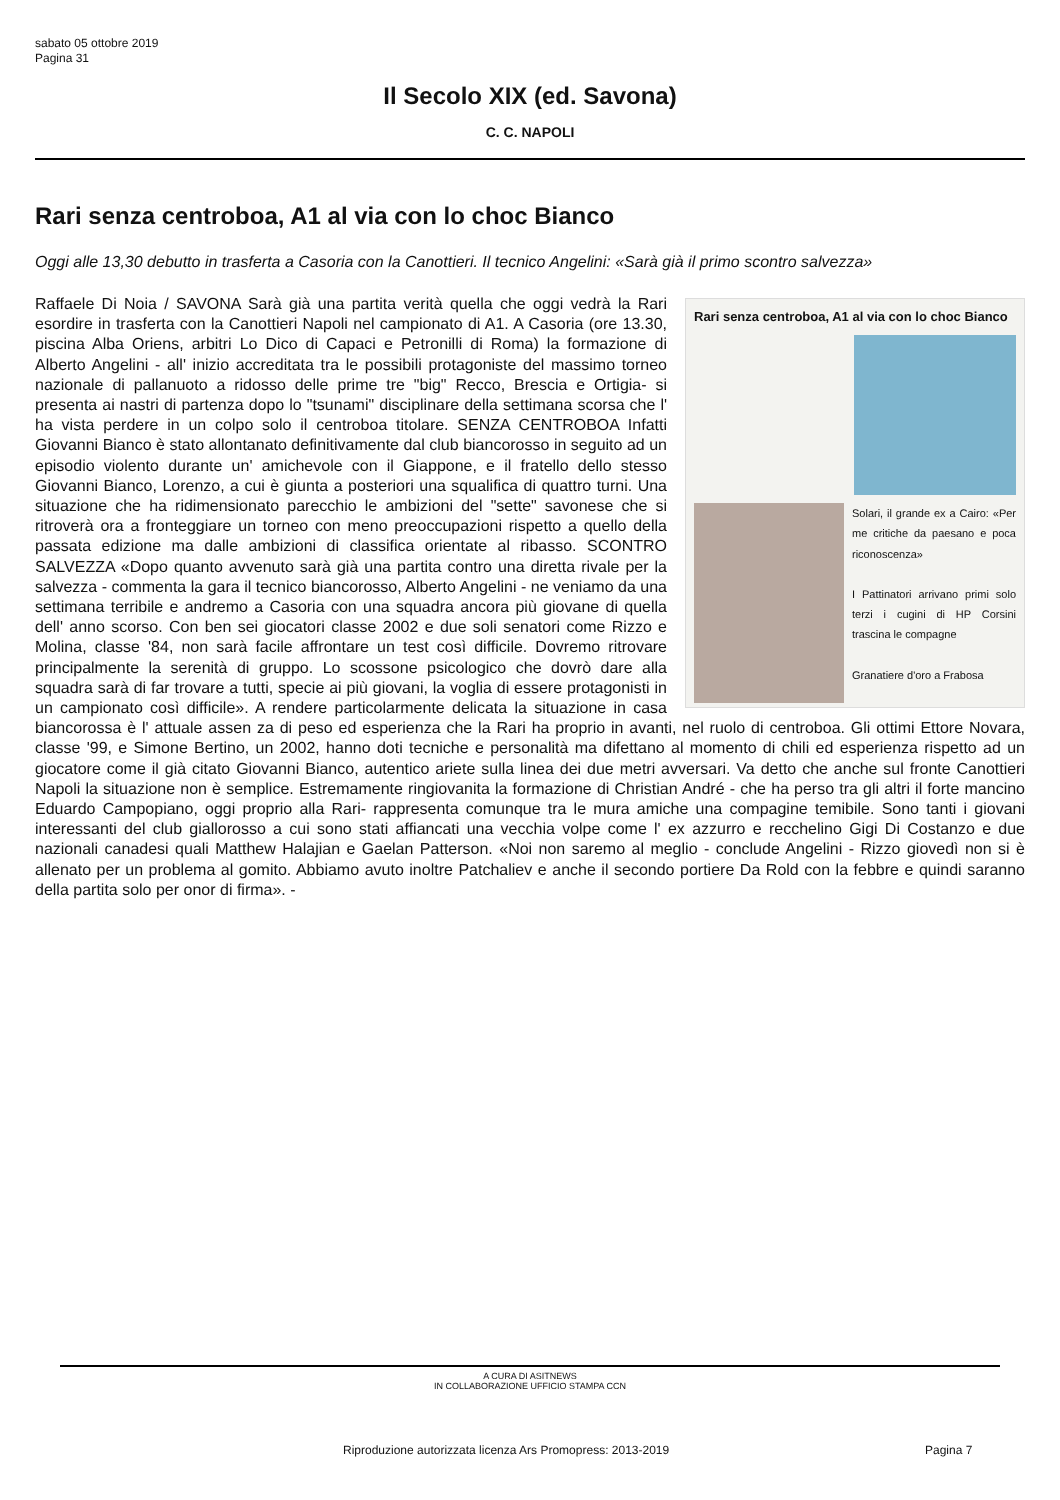sabato 05 ottobre 2019
Pagina 31
Il Secolo XIX (ed. Savona)
C. C. NAPOLI
Rari senza centroboa, A1 al via con lo choc Bianco
Oggi alle 13,30 debutto in trasferta a Casoria con la Canottieri. Il tecnico Angelini: «Sarà già il primo scontro salvezza»
Rari senza centroboa, A1 al via con lo choc Bianco
Solari, il grande ex a Cairo: «Per me critiche da paesano e poca riconoscenza»
I Pattinatori arrivano primi solo terzi i cugini di HP Corsini trascina le compagne
Granatiere d'oro a Frabosa
Raffaele Di Noia / SAVONA Sarà già una partita verità quella che oggi vedrà la Rari esordire in trasferta con la Canottieri Napoli nel campionato di A1. A Casoria (ore 13.30, piscina Alba Oriens, arbitri Lo Dico di Capaci e Petronilli di Roma) la formazione di Alberto Angelini - all' inizio accreditata tra le possibili protagoniste del massimo torneo nazionale di pallanuoto a ridosso delle prime tre "big" Recco, Brescia e Ortigia- si presenta ai nastri di partenza dopo lo "tsunami" disciplinare della settimana scorsa che l' ha vista perdere in un colpo solo il centroboa titolare. SENZA CENTROBOA Infatti Giovanni Bianco è stato allontanato definitivamente dal club biancorosso in seguito ad un episodio violento durante un' amichevole con il Giappone, e il fratello dello stesso Giovanni Bianco, Lorenzo, a cui è giunta a posteriori una squalifica di quattro turni. Una situazione che ha ridimensionato parecchio le ambizioni del "sette" savonese che si ritroverà ora a fronteggiare un torneo con meno preoccupazioni rispetto a quello della passata edizione ma dalle ambizioni di classifica orientate al ribasso. SCONTRO SALVEZZA «Dopo quanto avvenuto sarà già una partita contro una diretta rivale per la salvezza - commenta la gara il tecnico biancorosso, Alberto Angelini - ne veniamo da una settimana terribile e andremo a Casoria con una squadra ancora più giovane di quella dell' anno scorso. Con ben sei giocatori classe 2002 e due soli senatori come Rizzo e Molina, classe '84, non sarà facile affrontare un test così difficile. Dovremo ritrovare principalmente la serenità di gruppo. Lo scossone psicologico che dovrò dare alla squadra sarà di far trovare a tutti, specie ai più giovani, la voglia di essere protagonisti in un campionato così difficile». A rendere particolarmente delicata la situazione in casa biancorossa è l' attuale assen za di peso ed esperienza che la Rari ha proprio in avanti, nel ruolo di centroboa. Gli ottimi Ettore Novara, classe '99, e Simone Bertino, un 2002, hanno doti tecniche e personalità ma difettano al momento di chili ed esperienza rispetto ad un giocatore come il già citato Giovanni Bianco, autentico ariete sulla linea dei due metri avversari. Va detto che anche sul fronte Canottieri Napoli la situazione non è semplice. Estremamente ringiovanita la formazione di Christian André - che ha perso tra gli altri il forte mancino Eduardo Campopiano, oggi proprio alla Rari- rappresenta comunque tra le mura amiche una compagine temibile. Sono tanti i giovani interessanti del club giallorosso a cui sono stati affiancati una vecchia volpe come l' ex azzurro e recchelino Gigi Di Costanzo e due nazionali canadesi quali Matthew Halajian e Gaelan Patterson. «Noi non saremo al meglio - conclude Angelini - Rizzo giovedì non si è allenato per un problema al gomito. Abbiamo avuto inoltre Patchaliev e anche il secondo portiere Da Rold con la febbre e quindi saranno della partita solo per onor di firma». -
A CURA DI ASITNEWS
IN COLLABORAZIONE UFFICIO STAMPA CCN
Riproduzione autorizzata licenza Ars Promopress: 2013-2019
Pagina 7